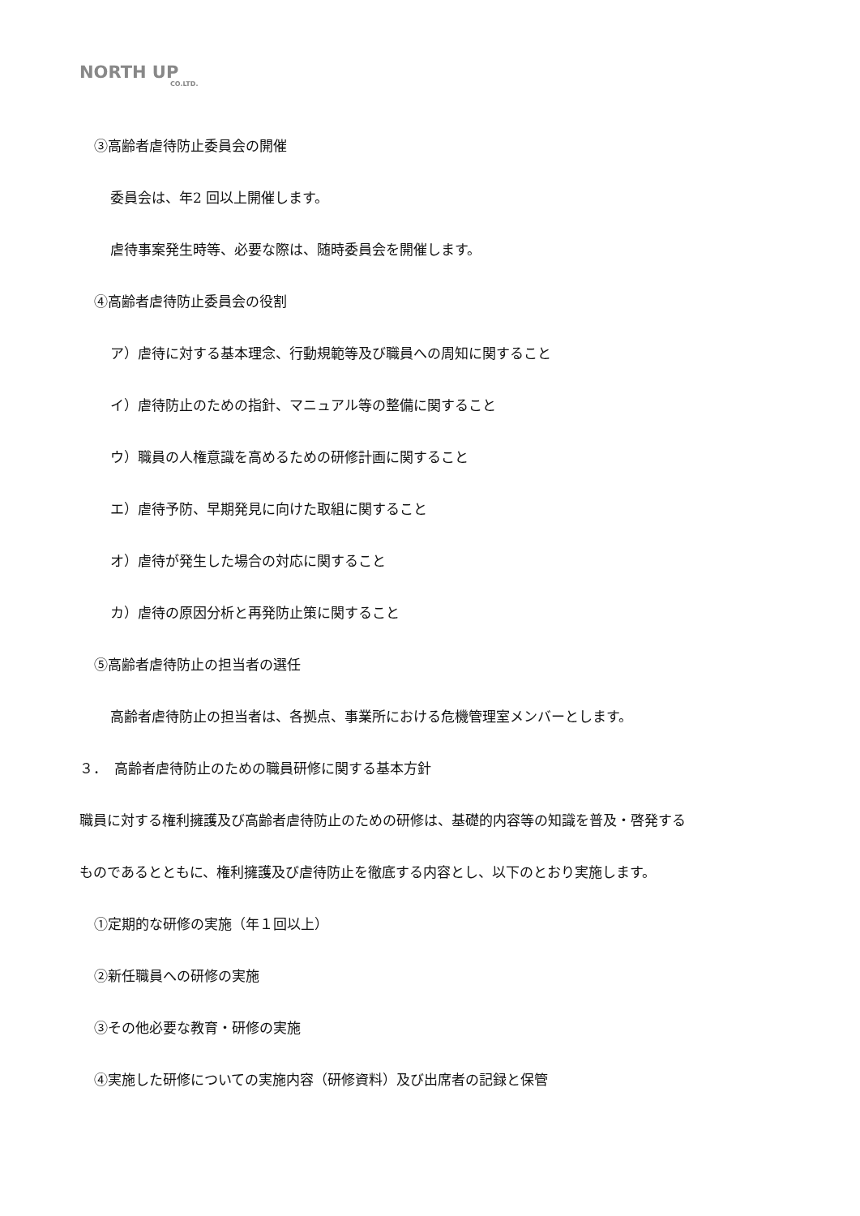NORTH UP
CO.LTD.
③高齢者虐待防止委員会の開催
委員会は、年2 回以上開催します。
虐待事案発生時等、必要な際は、随時委員会を開催します。
④高齢者虐待防止委員会の役割
ア）虐待に対する基本理念、行動規範等及び職員への周知に関すること
イ）虐待防止のための指針、マニュアル等の整備に関すること
ウ）職員の人権意識を高めるための研修計画に関すること
エ）虐待予防、早期発見に向けた取組に関すること
オ）虐待が発生した場合の対応に関すること
カ）虐待の原因分析と再発防止策に関すること
⑤高齢者虐待防止の担当者の選任
高齢者虐待防止の担当者は、各拠点、事業所における危機管理室メンバーとします。
３．　高齢者虐待防止のための職員研修に関する基本方針
職員に対する権利擁護及び高齢者虐待防止のための研修は、基礎的内容等の知識を普及・啓発する
ものであるとともに、権利擁護及び虐待防止を徹底する内容とし、以下のとおり実施します。
①定期的な研修の実施（年１回以上）
②新任職員への研修の実施
③その他必要な教育・研修の実施
④実施した研修についての実施内容（研修資料）及び出席者の記録と保管